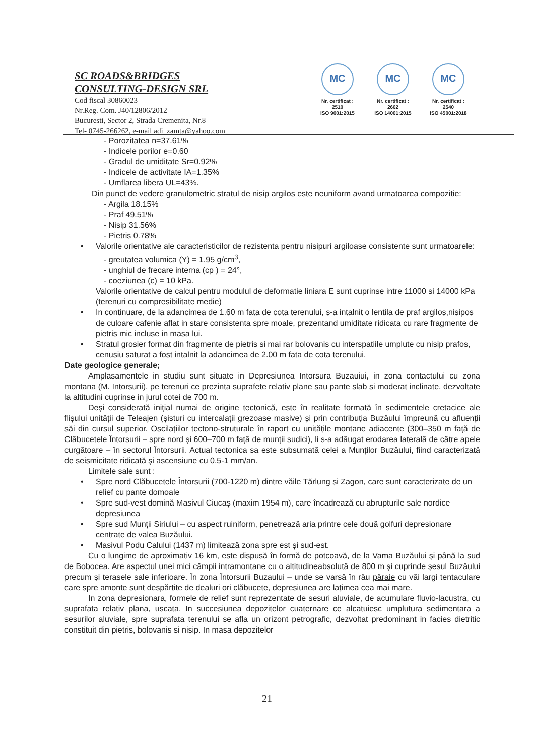SC ROADS&BRIDGES
CONSULTING-DESIGN SRL
Cod fiscal 30860023
Nr.Reg. Com. J40/12806/2012
Bucuresti, Sector 2, Strada Cremenita, Nr.8
Tel- 0745-266262, e-mail adi_zamta@yahoo.com
MC
Nr. certificat : 2510
ISO 9001:2015
MC
Nr. certificat : 2602
ISO 14001:2015
MC
Nr. certificat : 2540
ISO 45001:2018
- Porozitatea n=37.61%
- Indicele porilor e=0.60
- Gradul de umiditate Sr=0.92%
- Indicele de activitate IA=1.35%
- Umflarea libera UL=43%.
Din punct de vedere granulometric stratul de nisip argilos este neuniform avand urmatoarea compozitie:
- Argila 18.15%
- Praf 49.51%
- Nisip 31.56%
- Pietris 0.78%
• Valorile orientative ale caracteristicilor de rezistenta pentru nisipuri argiloase consistente sunt urmatoarele:
- greutatea volumica (Y) = 1.95 g/cm<sup>3</sup>,
- unghiul de frecare interna (cp ) = 24°,
- coeziunea (c) = 10 kPa.
Valorile orientative de calcul pentru modulul de deformatie liniara E sunt cuprinse intre 11000 si 14000 kPa (terenuri cu compresibilitate medie)
• In continuare, de la adancimea de 1.60 m fata de cota terenului, s-a intalnit o lentila de praf argilos,nisipos de culoare cafenie aflat in stare consistenta spre moale, prezentand umiditate ridicata cu rare fragmente de pietris mic incluse in masa lui.
• Stratul grosier format din fragmente de pietris si mai rar bolovanis cu interspatiile umplute cu nisip prafos, cenusiu saturat a fost intalnit la adancimea de 2.00 m fata de cota terenului.
Date geologice generale;
Amplasamentele in studiu sunt situate in Depresiunea Intorsura Buzauiui, in zona contactului cu zona montana (M. Intorsurii), pe terenuri ce prezinta suprafete relativ plane sau pante slab si moderat inclinate, dezvoltate la altitudini cuprinse in jurul cotei de 700 m.
Deși considerată inițial numai de origine tectonică, este în realitate formată în sedimentele cretacice ale flișului unității de Teleajen (șisturi cu intercalații grezoase masive) și prin contribuția Buzăului împreună cu afluenții săi din cursul superior. Oscilațiilor tectono-struturale în raport cu unitățile montane adiacente (300–350 m față de Clăbucetele Întorsurii – spre nord și 600–700 m față de munții sudici), li s-a adăugat erodarea laterală de către apele curgătoare – în sectorul Întorsurii. Actual tectonica sa este subsumată celei a Munților Buzăului, fiind caracterizată de seismicitate ridicată și ascensiune cu 0,5-1 mm/an.
Limitele sale sunt :
• Spre nord Clăbucetele Întorsurii (700-1220 m) dintre văile Tărlung și Zagon, care sunt caracterizate de un relief cu pante domoale
• Spre sud-vest domină Masivul Ciucaș (maxim 1954 m), care încadrează cu abrupturile sale nordice depresiunea
• Spre sud Munții Siriului – cu aspect ruiniform, penetrează aria printre cele două golfuri depresionare centrate de valea Buzăului.
• Masivul Podu Calului (1437 m) limitează zona spre est și sud-est.
Cu o lungime de aproximativ 16 km, este dispusă în formă de potcoavă, de la Vama Buzăului și până la sud de Bobocea. Are aspectul unei mici câmpii intramontane cu o altitudineabsolută de 800 m și cuprinde șesul Buzăului precum și terasele sale inferioare. În zona Întorsurii Buzaului – unde se varsă în râu pâraie cu văi largi tentaculare care spre amonte sunt despărțite de dealuri ori clăbucete, depresiunea are lațimea cea mai mare.
In zona depresionara, formele de relief sunt reprezentate de sesuri aluviale, de acumulare fluvio-lacustra, cu suprafata relativ plana, uscata. In succesiunea depozitelor cuaternare ce alcatuiesc umplutura sedimentara a sesurilor aluviale, spre suprafata terenului se afla un orizont petrografic, dezvoltat predominant in facies dietritic constituit din pietris, bolovanis si nisip. In masa depozitelor
21